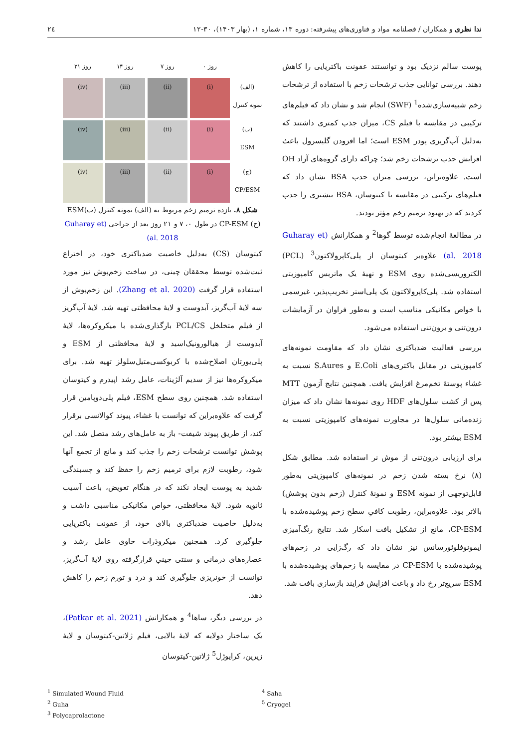ندا نظری و همکاران / فصلنامه مواد و فناوری‌های پیشرفته: دوره ۱۳، شماره ۱، (بهار ۱۴۰۳)، ۳۰-۱۲ ۲٤
پوست سالم نزدیک بود و توانستند عفونت باکتریایی را کاهش دهند. بررسی توانایی جذب ترشحات زخم با استفاده از ترشحات زخم شبیه‌سازی‌شده<sup>1</sup> (SWF) انجام شد و نشان داد که فیلم‌های ترکیبی در مقایسه با فیلم CS، میزان جذب کمتری داشتند که به‌دلیل آب‌گریزی پودر ESM است؛ اما افزودن گلیسرول باعث افزایش جذب ترشحات زخم شد؛ چراکه دارای گروه‌های آزاد OH است. علاوه‌براین، بررسی میزان جذب BSA نشان داد که فیلم‌های ترکیبی در مقایسه با کیتوسان، BSA بیشتری را جذب کردند که در بهبود ترمیم زخم مؤثر بودند.
در مطالعهٔ انجام‌شده توسط گوها<sup>2</sup> و همکارانش (Guharay et al. 2018) علاوه‌بر کیتوسان از پلی‌کاپرولاکتون<sup>3</sup> (PCL) الکتروریسی‌شده روی ESM و تهیهٔ یک ماتریس کامپوزیتی استفاده شد. پلی‌کاپرولاکتون یک پلی‌استر تخریب‌پذیر، غیرسمی با خواص مکانیکی مناسب است و به‌طور فراوان در آزمایشات درون‌تنی و برون‌تنی استفاده می‌شود.
بررسی فعالیت ضدباکتری نشان داد که مقاومت نمونه‌های کامپوزیتی در مقابل باکتری‌های E.Coli و S.Aures نسبت به غشاء پوستهٔ تخم‌مرغ افزایش یافت. همچنین نتایج آزمون MTT پس از کشت سلول‌های HDF روی نمونه‌ها نشان داد که میزان زنده‌مانی سلول‌ها در مجاورت نمونه‌های کامپوزیتی نسبت به ESM بیشتر بود.
برای ارزیابی درون‌تنی از موش نر استفاده شد. مطابق شکل (۸) نرخ بسته شدن زخم در نمونه‌های کامپوزیتی به‌طور قابل‌توجهی از نمونه ESM و نمونهٔ کنترل (زخم بدون پوشش) بالاتر بود. علاوه‌براین، رطوبت کافیِ سطح زخم پوشیده‌شده با CP-ESM، مانع از تشکیل بافت اسکار شد. نتایج رنگ‌آمیزی ایمونوفلوئورسانس نیز نشان داد که رگ‌زایی در زخم‌های پوشیده‌شده با CP-ESM در مقایسه با زخم‌های پوشیده‌شده با ESM سریع‌تر رخ داد و باعث افزایش فرایند بازسازی بافت شد.
روز ۰ روز ۷ روز ۱۴ روز ۲۱ (الف)
نمونه کنترل
(i)
(ii)
(iii)
(iv)
(ب)
ESM
(i)
(ii)
(iii)
(iv)
(ج)
CP/ESM
(i)
(ii)
(iii)
(iv)
شکل ۸. بازده ترمیم زخم مربوط به (الف) نمونه کنترل (ب)ESM (ج) CP-ESM در طول ۰، ۷ و ۲۱ روز بعد از جراحی (Guharay et al. 2018)
کیتوسان (CS) به‌دلیل خاصیت ضدباکتری خود، در اختراع ثبت‌شده توسط محققان چینی، در ساخت زخم‌پوش نیز مورد استفاده قرار گرفت (Zhang et al. 2020). این زخم‌پوش از سه لایهٔ آب‌گریز، آبدوست و لایهٔ محافظتی تهیه شد. لایهٔ آب‌گریز از فیلم متخلخل PCL/CS بارگذاری‌شده با میکروکره‌ها، لایهٔ آبدوست از هیالورونیک‌اسید و لایهٔ محافظتی از ESM و پلی‌یورتان اصلاح‌شده با کربوکسی‌متیل‌سلولز تهیه شد. برای میکروکره‌ها نیز از سدیم آلژینات، عامل رشد اپیدرم و کیتوسان استفاده شد. همچنین روی سطح ESM، فیلم پلی‌دوپامین قرار گرفت که علاوه‌براین که توانست با غشاء، پیوند کوالانسی برقرار کند، از طریق پیوند شیفت- باز به عامل‌های رشد متصل شد. این پوشش توانست ترشحات زخم را جذب کند و مانع از تجمع آنها شود، رطوبت لازم برای ترمیم زخم را حفظ کند و چسبندگی شدید به پوست ایجاد نکند که در هنگام تعویض، باعث آسیب ثانویه شود. لایهٔ محافظتی، خواص مکانیکی مناسبی داشت و به‌دلیل خاصیت ضدباکتری بالای خود، از عفونت باکتریایی جلوگیری کرد. همچنین میکروذرات حاوی عامل رشد و عصاره‌های درمانی و سنتی چینیِ قرارگرفته روی لایهٔ آب‌گریز، توانست از خونریزی جلوگیری کند و درد و تورم زخم را کاهش دهد.
در بررسی دیگر، ساها<sup>4</sup> و همکارانش (Patkar et al. 2021)، یک ساختار دولایه که لایهٔ بالایی، فیلم ژلاتین-کیتوسان و لایهٔ زیرین، کرایوژل<sup>5</sup> ژلاتین-کیتوسان
<sup>1</sup> Simulated Wound Fluid
<sup>2</sup> Guha
<sup>3</sup> Polycaprolactone
<sup>4</sup> Saha
<sup>5</sup> Cryogel